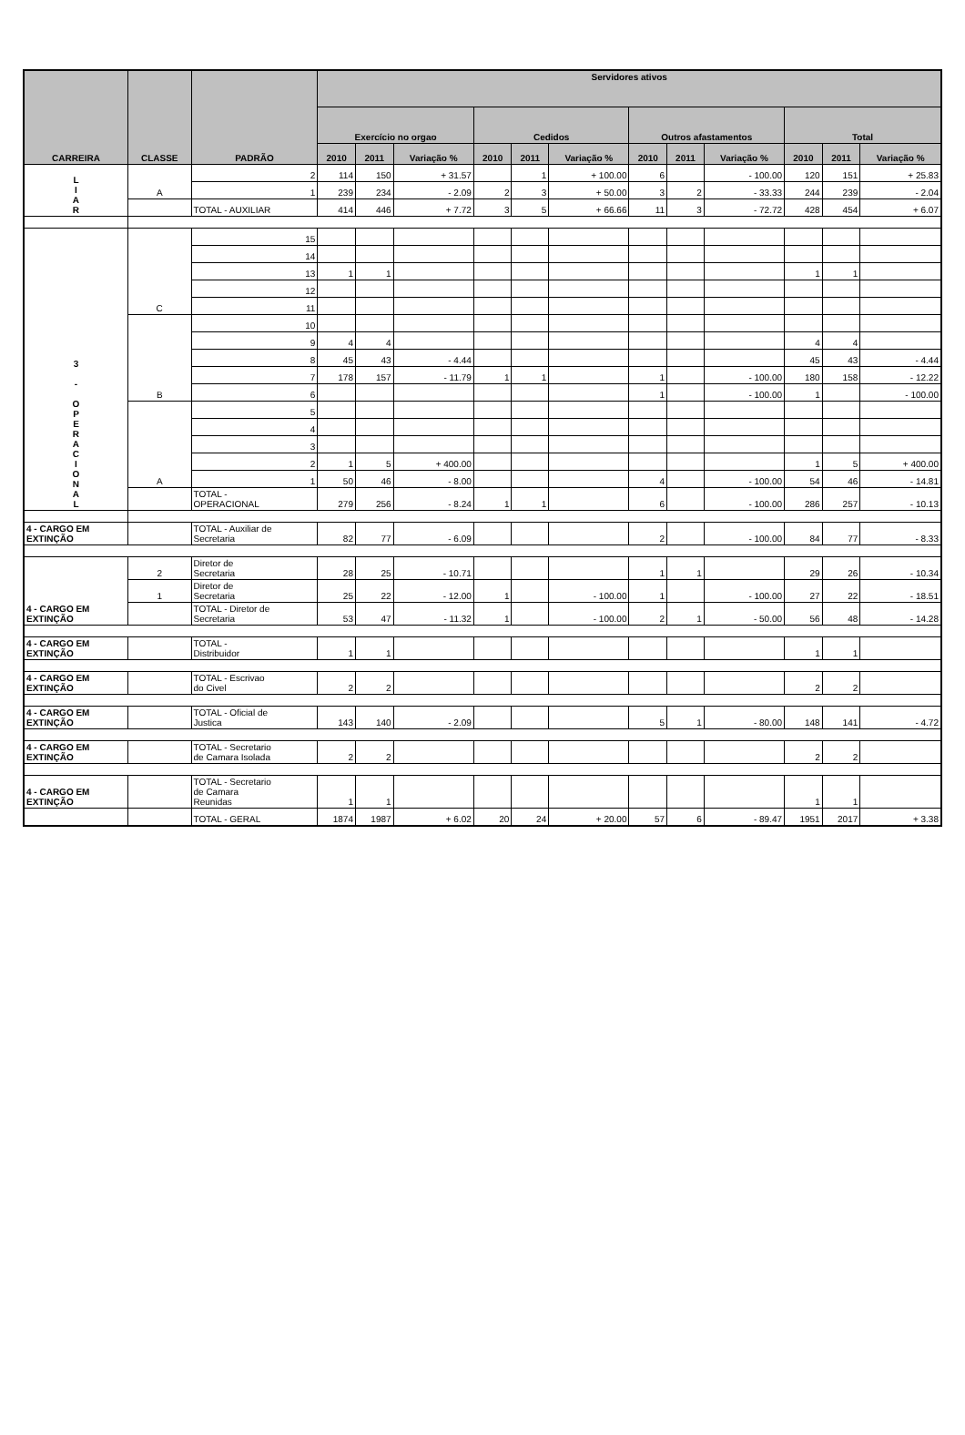| CARREIRA | CLASSE | PADRÃO | Servidores ativos | | | | | | | | | | | |
| --- | --- | --- | --- | --- | --- | --- | --- | --- | --- | --- | --- | --- | --- | --- |
| | | | Exercício no orgao | | | Cedidos | | | Outros afastamentos | | | Total | | |
| | | | 2010 | 2011 | Variação % | 2010 | 2011 | Variação % | 2010 | 2011 | Variação % | 2010 | 2011 | Variação % |
| L I A R | A | 2 | 114 | 150 | + 31.57 | | 1 | + 100.00 | 6 | | - 100.00 | 120 | 151 | + 25.83 |
| | | 1 | 239 | 234 | - 2.09 | 2 | 3 | + 50.00 | 3 | 2 | - 33.33 | 244 | 239 | - 2.04 |
| | | TOTAL - AUXILIAR | 414 | 446 | + 7.72 | 3 | 5 | + 66.66 | 11 | 3 | - 72.72 | 428 | 454 | + 6.07 |
| 3 - O P E R A C I O N A L | C | 15 | | | | | | | | | | | | |
| | | 14 | | | | | | | | | | | | |
| | | 13 | 1 | 1 | | | | | | | | 1 | 1 | |
| | | 12 | | | | | | | | | | | | |
| | | 11 | | | | | | | | | | | | |
| | B | 10 | | | | | | | | | | | | |
| | | 9 | 4 | 4 | | | | | | | | 4 | 4 | |
| | | 8 | 45 | 43 | - 4.44 | | | | | | | 45 | 43 | - 4.44 |
| | | 7 | 178 | 157 | - 11.79 | 1 | 1 | | 1 | | - 100.00 | 180 | 158 | - 12.22 |
| | | 6 | | | | | | | 1 | | - 100.00 | 1 | | - 100.00 |
| | A | 5 | | | | | | | | | | | | |
| | | 4 | | | | | | | | | | | | |
| | | 3 | | | | | | | | | | | | |
| | | 2 | 1 | 5 | + 400.00 | | | | | | | 1 | 5 | + 400.00 |
| | | 1 | 50 | 46 | - 8.00 | | | | 4 | | - 100.00 | 54 | 46 | - 14.81 |
| | | TOTAL - OPERACIONAL | 279 | 256 | - 8.24 | 1 | 1 | | 6 | | - 100.00 | 286 | 257 | - 10.13 |
| 4 - CARGO EM EXTINÇÃO | | TOTAL - Auxiliar de Secretaria | 82 | 77 | - 6.09 | | | | 2 | | - 100.00 | 84 | 77 | - 8.33 |
| 4 - CARGO EM EXTINÇÃO | 2 | Diretor de Secretaria | 28 | 25 | - 10.71 | | | | 1 | 1 | | 29 | 26 | - 10.34 |
| | 1 | Diretor de Secretaria | 25 | 22 | - 12.00 | 1 | | - 100.00 | 1 | | - 100.00 | 27 | 22 | - 18.51 |
| | | TOTAL - Diretor de Secretaria | 53 | 47 | - 11.32 | 1 | | - 100.00 | 2 | 1 | - 50.00 | 56 | 48 | - 14.28 |
| 4 - CARGO EM EXTINÇÃO | | TOTAL - Distribuidor | 1 | 1 | | | | | | | | 1 | 1 | |
| 4 - CARGO EM EXTINÇÃO | | TOTAL - Escrivao do Civel | 2 | 2 | | | | | | | | 2 | 2 | |
| 4 - CARGO EM EXTINÇÃO | | TOTAL - Oficial de Justica | 143 | 140 | - 2.09 | | | | 5 | 1 | - 80.00 | 148 | 141 | - 4.72 |
| 4 - CARGO EM EXTINÇÃO | | TOTAL - Secretario de Camara Isolada | 2 | 2 | | | | | | | | 2 | 2 | |
| 4 - CARGO EM EXTINÇÃO | | TOTAL - Secretario de Camara Reunidas | 1 | 1 | | | | | | | | 1 | 1 | |
| | | TOTAL - GERAL | 1874 | 1987 | + 6.02 | 20 | 24 | + 20.00 | 57 | 6 | - 89.47 | 1951 | 2017 | + 3.38 |